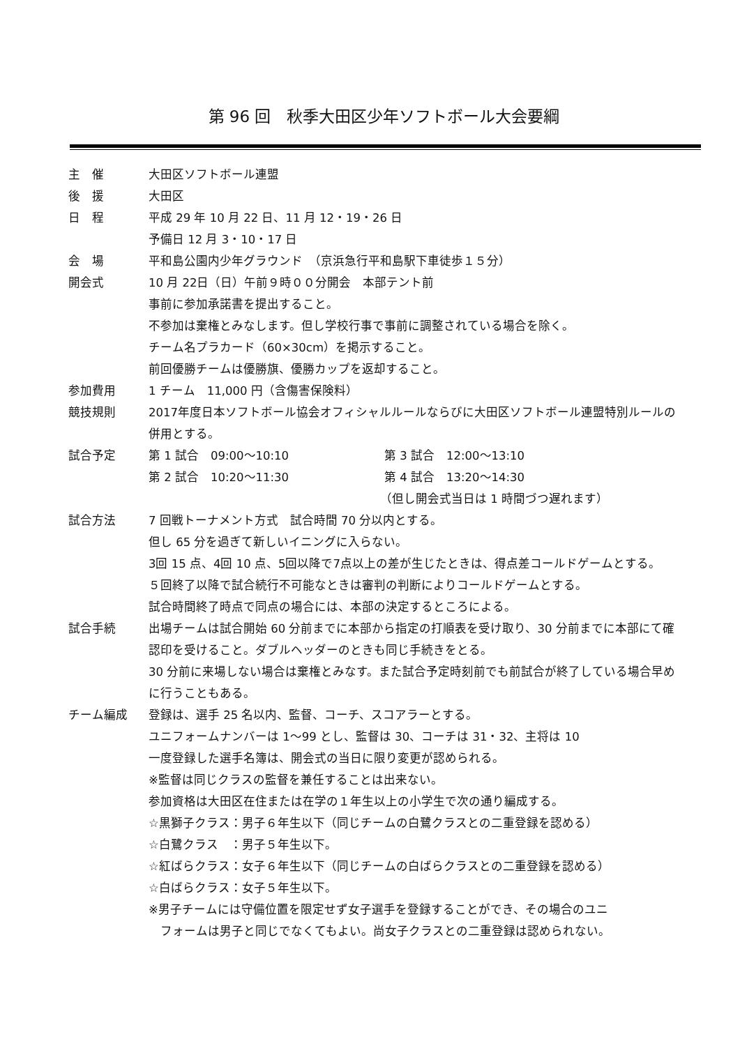第 96 回　秋季大田区少年ソフトボール大会要綱
主　催 大田区ソフトボール連盟
後　援 大田区
日　程 平成 29 年 10 月 22 日、11 月 12・19・26 日
予備日 12 月 3・10・17 日
会　場 平和島公園内少年グラウンド　（京浜急行平和島駅下車徒歩１５分）
開会式 10 月 22日（日）午前９時００分開会　本部テント前
事前に参加承諾書を提出すること。
不参加は棄権とみなします。但し学校行事で事前に調整されている場合を除く。
チーム名プラカード（60×30cm）を掲示すること。
前回優勝チームは優勝旗、優勝カップを返却すること。
参加費用 1 チーム　11,000 円（含傷害保険料）
競技規則 2017年度日本ソフトボール協会オフィシャルルールならびに大田区ソフトボール連盟特別ルールの併用とする。
試合予定 第 1 試合　09:00～10:10 第 3 試合　12:00～13:10
第 2 試合　10:20～11:30 第 4 試合　13:20～14:30
（但し開会式当日は 1 時間づつ遅れます）
試合方法 7 回戦トーナメント方式　試合時間 70 分以内とする。
但し 65 分を過ぎて新しいイニングに入らない。
3回 15 点、4回 10 点、5回以降で7点以上の差が生じたときは、得点差コールドゲームとする。
５回終了以降で試合続行不可能なときは審判の判断によりコールドゲームとする。
試合時間終了時点で同点の場合には、本部の決定するところによる。
試合手続 出場チームは試合開始 60 分前までに本部から指定の打順表を受け取り、30 分前までに本部にて確認印を受けること。ダブルヘッダーのときも同じ手続きをとる。
30 分前に来場しない場合は棄権とみなす。また試合予定時刻前でも前試合が終了している場合早めに行うこともある。
チーム編成 登録は、選手 25 名以内、監督、コーチ、スコアラーとする。
ユニフォームナンバーは 1～99 とし、監督は 30、コーチは 31・32、主将は 10
一度登録した選手名簿は、開会式の当日に限り変更が認められる。
※監督は同じクラスの監督を兼任することは出来ない。
参加資格は大田区在住または在学の１年生以上の小学生で次の通り編成する。
☆黒獅子クラス：男子６年生以下（同じチームの白鷺クラスとの二重登録を認める）
☆白鷺クラス　：男子５年生以下。
☆紅ばらクラス：女子６年生以下（同じチームの白ばらクラスとの二重登録を認める）
☆白ばらクラス：女子５年生以下。
※男子チームには守備位置を限定せず女子選手を登録することができ、その場合のユニ
　フォームは男子と同じでなくてもよい。尚女子クラスとの二重登録は認められない。